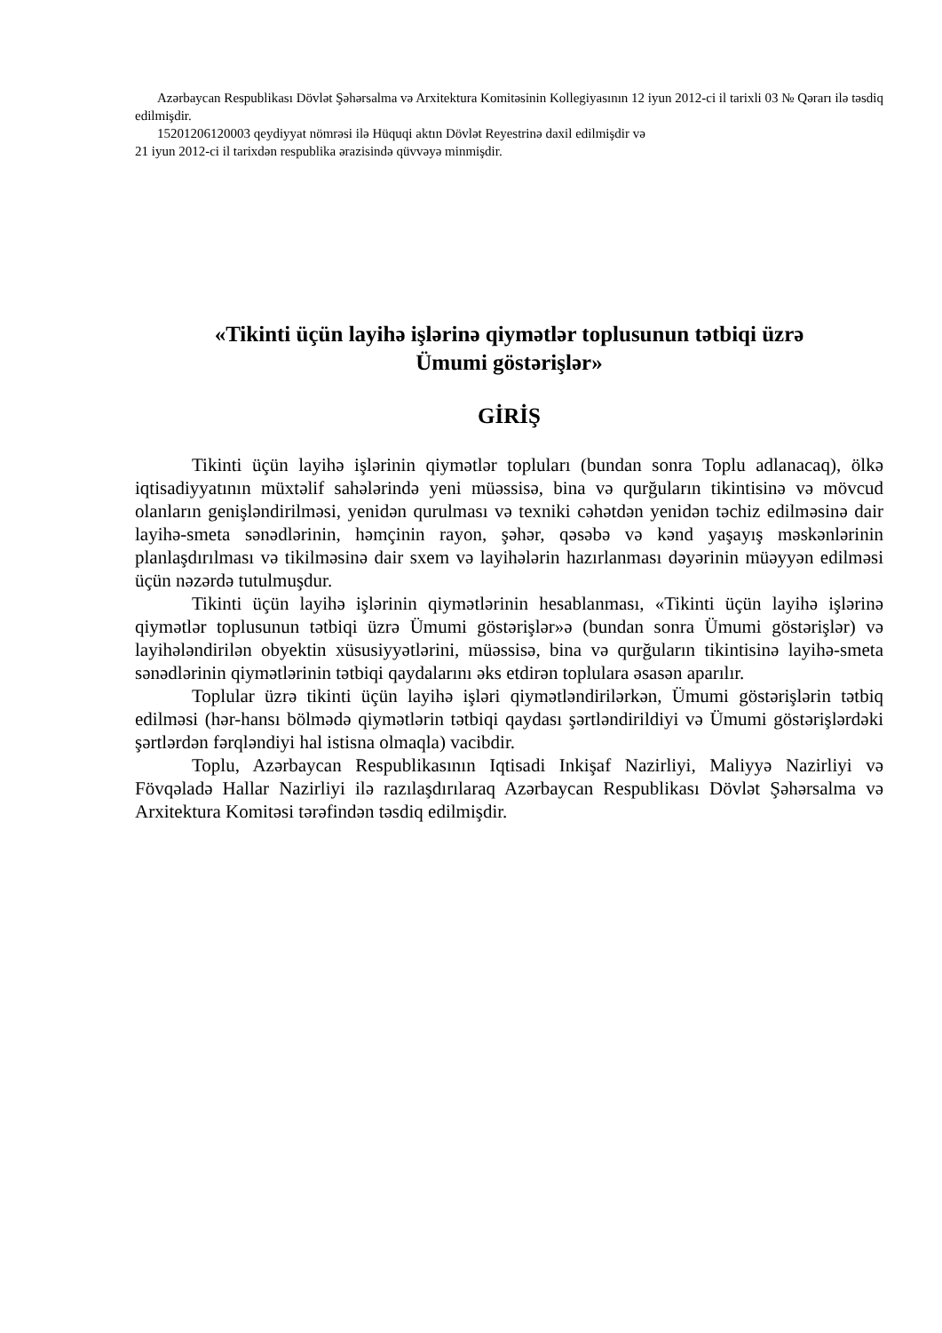Azərbaycan Respublikası Dövlət Şəhərsalma və Arxitektura Komitəsinin Kollegiyasının 12 iyun 2012-ci il tarixli 03 № Qərarı ilə təsdiq edilmişdir.
15201206120003 qeydiyyat nömrəsi ilə Hüquqi aktın Dövlət Reyestrinə daxil edilmişdir və
21 iyun 2012-ci il tarixdən respublika ərazisində qüvvəyə minmişdir.
«Tikinti üçün layihə işlərinə qiymətlər toplusunun tətbiqi üzrə
Ümumi göstərişlər»
GİRİŞ
Tikinti üçün layihə işlərinin qiymətlər topluları (bundan sonra Toplu adlanacaq), ölkə iqtisadiyyatının müxtəlif sahələrində yeni müəssisə, bina və qurğuların tikintisinə və mövcud olanların genişləndirilməsi, yenidən qurulması və texniki cəhətdən yenidən təchiz edilməsinə dair layihə-smeta sənədlərinin, həmçinin rayon, şəhər, qəsəbə və kənd yaşayış məskənlərinin planlaşdırılması və tikilməsinə dair sxem və layihələrin hazırlanması dəyərinin müəyyən edilməsi üçün nəzərdə tutulmuşdur.
Tikinti üçün layihə işlərinin qiymətlərinin hesablanması, «Tikinti üçün layihə işlərinə qiymətlər toplusunun tətbiqi üzrə Ümumi göstərişlər»ə (bundan sonra Ümumi göstərişlər) və layihələndirilən obyektin xüsusiyyətlərini, müəssisə, bina və qurğuların tikintisinə layihə-smeta sənədlərinin qiymətlərinin tətbiqi qaydalarını əks etdirən toplulara əsasən aparılır.
Toplular üzrə tikinti üçün layihə işləri qiymətləndirilərkən, Ümumi göstərişlərin tətbiq edilməsi (hər-hansı bölmədə qiymətlərin tətbiqi qaydası şərtləndirildiyi və Ümumi göstərişlərdəki şərtlərdən fərqləndiyi hal istisna olmaqla) vacibdir.
Toplu, Azərbaycan Respublikasının Iqtisadi Inkişaf Nazirliyi, Maliyyə Nazirliyi və Fövqəladə Hallar Nazirliyi ilə razılaşdırılaraq Azərbaycan Respublikası Dövlət Şəhərsalma və Arxitektura Komitəsi tərəfindən təsdiq edilmişdir.